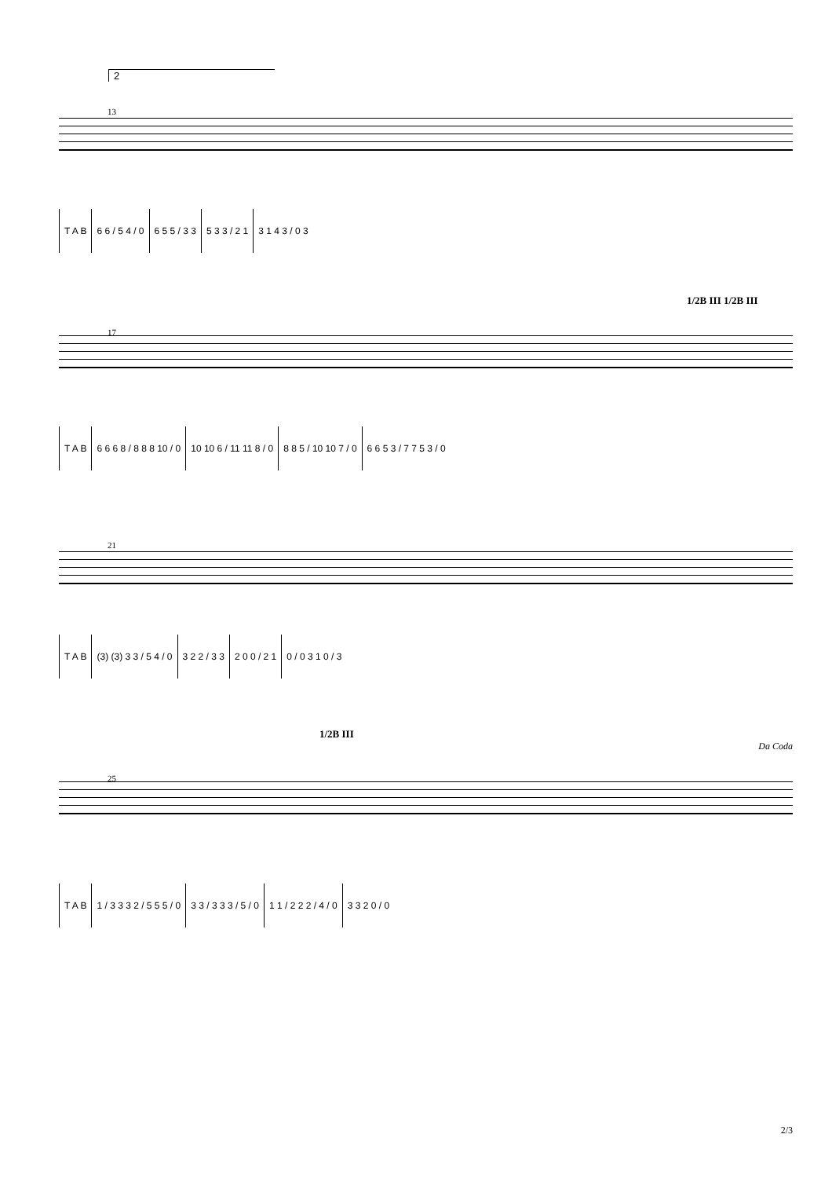2
13
| T A B | 6 6 / 5 4 / 0 | 6 5 5 / 3 3 | 5 3 3 / 2 1 | 3 1 4 3 / 0 3 |
1/2B III 1/2B III
17
| T A B | 6 6 6 8 / 8 8 8 10 / 0 | 10 10 6 / 11 11 8 / 0 | 8 8 5 / 10 10 7 / 0 | 6 6 5 3 / 7 7 5 3 / 0 |
21
| T A B | (3) (3) 3 3 / 5 4 / 0 | 3 2 2 / 3 3 | 2 0 0 / 2 1 | 0 / 0 3 1 0 / 3 |
1/2B III
Da Coda
25
| T A B | 1 / 3 3 3 2 / 5 5 5 / 0 | 3 3 / 3 3 3 / 5 / 0 | 1 1 / 2 2 2 / 4 / 0 | 3 3 2 0 / 0 |
2/3